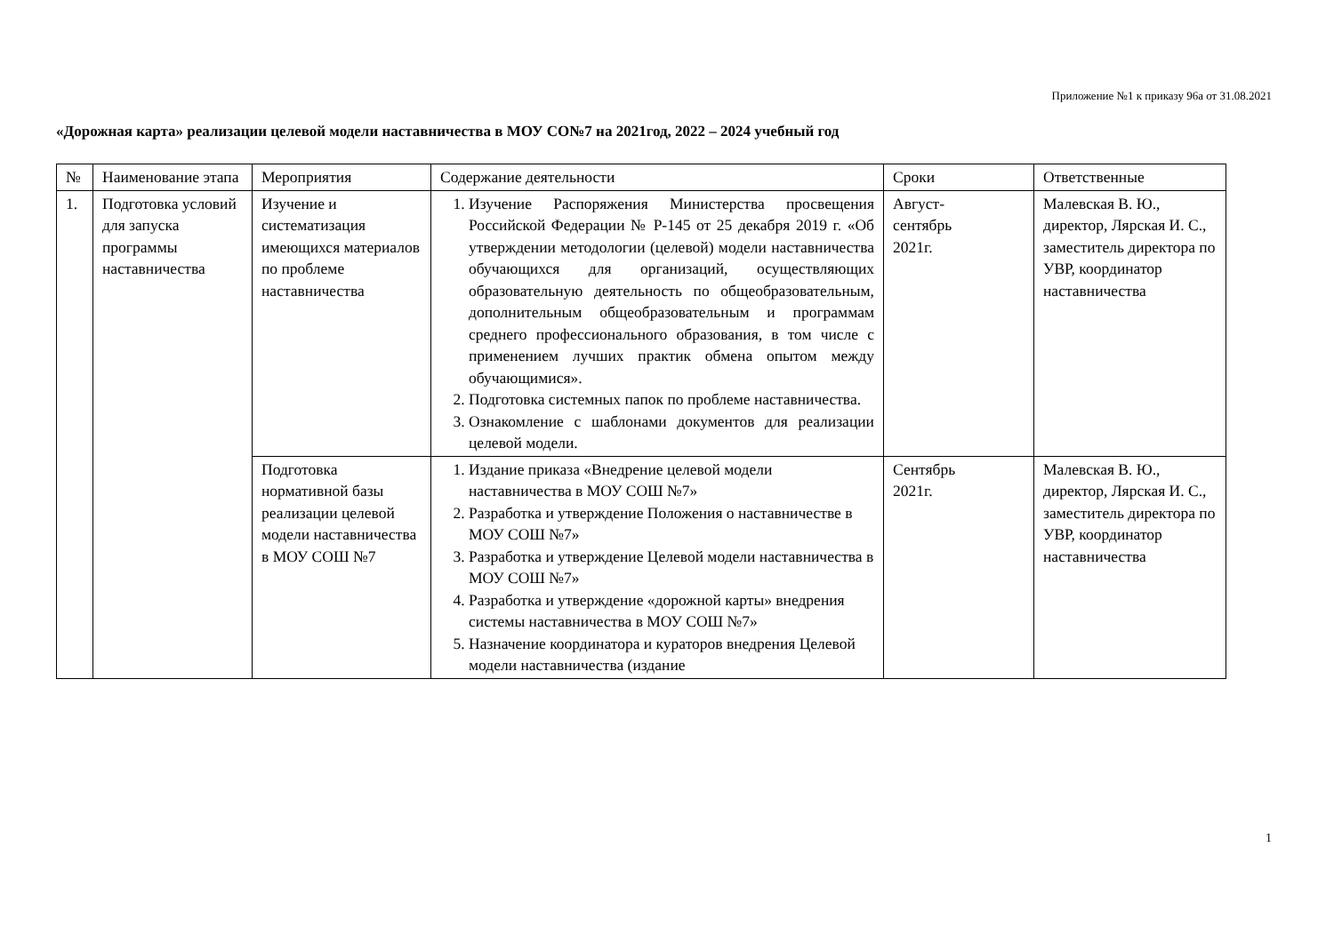Приложение №1 к приказу 96а от 31.08.2021
«Дорожная карта» реализации целевой модели наставничества в МОУ СО№7 на 2021год, 2022 – 2024 учебный год
| № | Наименование этапа | Мероприятия | Содержание деятельности | Сроки | Ответственные |
| --- | --- | --- | --- | --- | --- |
| 1. | Подготовка условий для запуска программы наставничества | Изучение и систематизация имеющихся материалов по проблеме наставничества | 1. Изучение Распоряжения Министерства просвещения Российской Федерации № Р-145 от 25 декабря 2019 г. «Об утверждении методологии (целевой) модели наставничества обучающихся для организаций, осуществляющих образовательную деятельность по общеобразовательным, дополнительным общеобразовательным и программам среднего профессионального образования, в том числе с применением лучших практик обмена опытом между обучающимися». 2. Подготовка системных папок по проблеме наставничества. 3. Ознакомление с шаблонами документов для реализации целевой модели. | Август- сентябрь 2021г. | Малевская В. Ю., директор, Лярская И. С., заместитель директора по УВР, координатор наставничества |
| | | Подготовка нормативной базы реализации целевой модели наставничества в МОУ СОШ №7 | 1. Издание приказа «Внедрение целевой модели наставничества в МОУ СОШ №7» 2. Разработка и утверждение Положения о наставничестве в МОУ СОШ №7» 3. Разработка и утверждение Целевой модели наставничества в МОУ СОШ №7» 4. Разработка и утверждение «дорожной карты» внедрения системы наставничества в МОУ СОШ №7» 5. Назначение координатора и кураторов внедрения Целевой модели наставничества (издание | Сентябрь 2021г. | Малевская В. Ю., директор, Лярская И. С., заместитель директора по УВР, координатор наставничества |
1